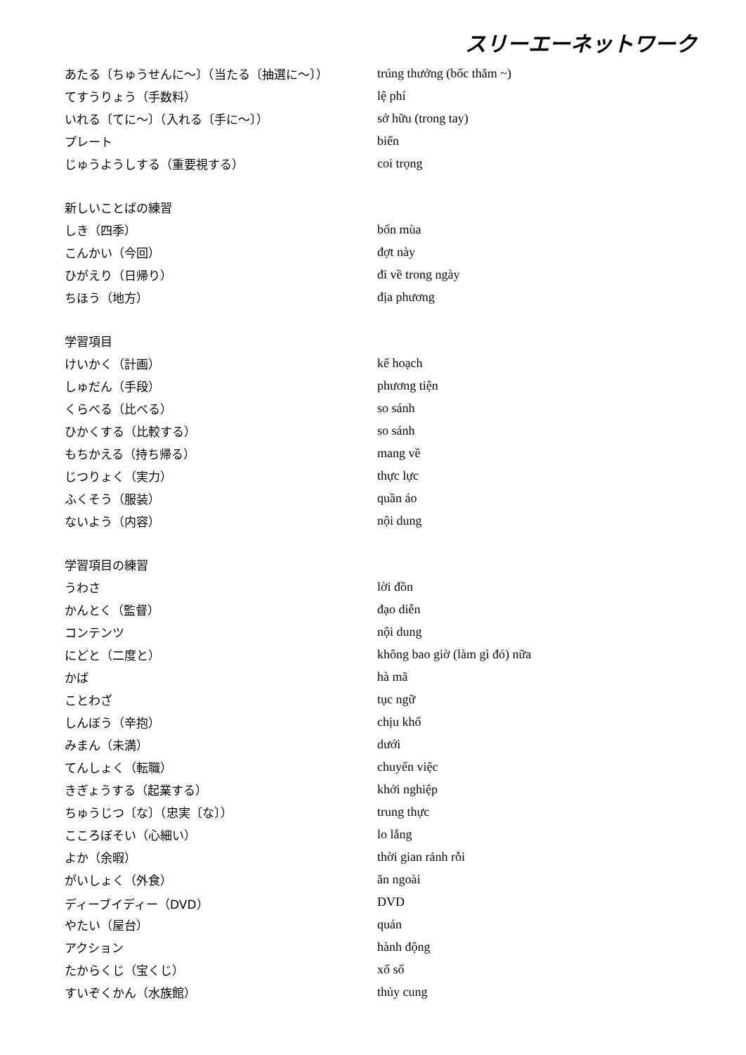スリーエーネットワーク
| あたる〔ちゅうせんに～〕（当たる〔抽選に～〕） | trúng thưởng (bốc thăm ~) |
| てすうりょう（手数料） | lệ phí |
| いれる〔てに～〕（入れる〔手に～〕） | sở hữu (trong tay) |
| プレート | biển |
| じゅうようしする（重要視する） | coi trọng |
| 新しいことばの練習 | |
| しき（四季） | bốn mùa |
| こんかい（今回） | đợt này |
| ひがえり（日帰り） | đi về trong ngày |
| ちほう（地方） | địa phương |
| 学習項目 | |
| けいかく（計画） | kế hoạch |
| しゅだん（手段） | phương tiện |
| くらべる（比べる） | so sánh |
| ひかくする（比較する） | so sánh |
| もちかえる（持ち帰る） | mang về |
| じつりょく（実力） | thực lực |
| ふくそう（服装） | quần áo |
| ないよう（内容） | nội dung |
| 学習項目の練習 | |
| うわさ | lời đồn |
| かんとく（監督） | đạo diễn |
| コンテンツ | nội dung |
| にどと（二度と） | không bao giờ (làm gì đó) nữa |
| かば | hà mã |
| ことわざ | tục ngữ |
| しんぼう（辛抱） | chịu khổ |
| みまん（未満） | dưới |
| てんしょく（転職） | chuyển việc |
| きぎょうする（起業する） | khởi nghiệp |
| ちゅうじつ〔な〕（忠実〔な〕） | trung thực |
| こころぼそい（心細い） | lo lắng |
| よか（余暇） | thời gian rảnh rỗi |
| がいしょく（外食） | ăn ngoài |
| ディーブイディー（DVD） | DVD |
| やたい（屋台） | quán |
| アクション | hành động |
| たからくじ（宝くじ） | xổ số |
| すいぞくかん（水族館） | thủy cung |